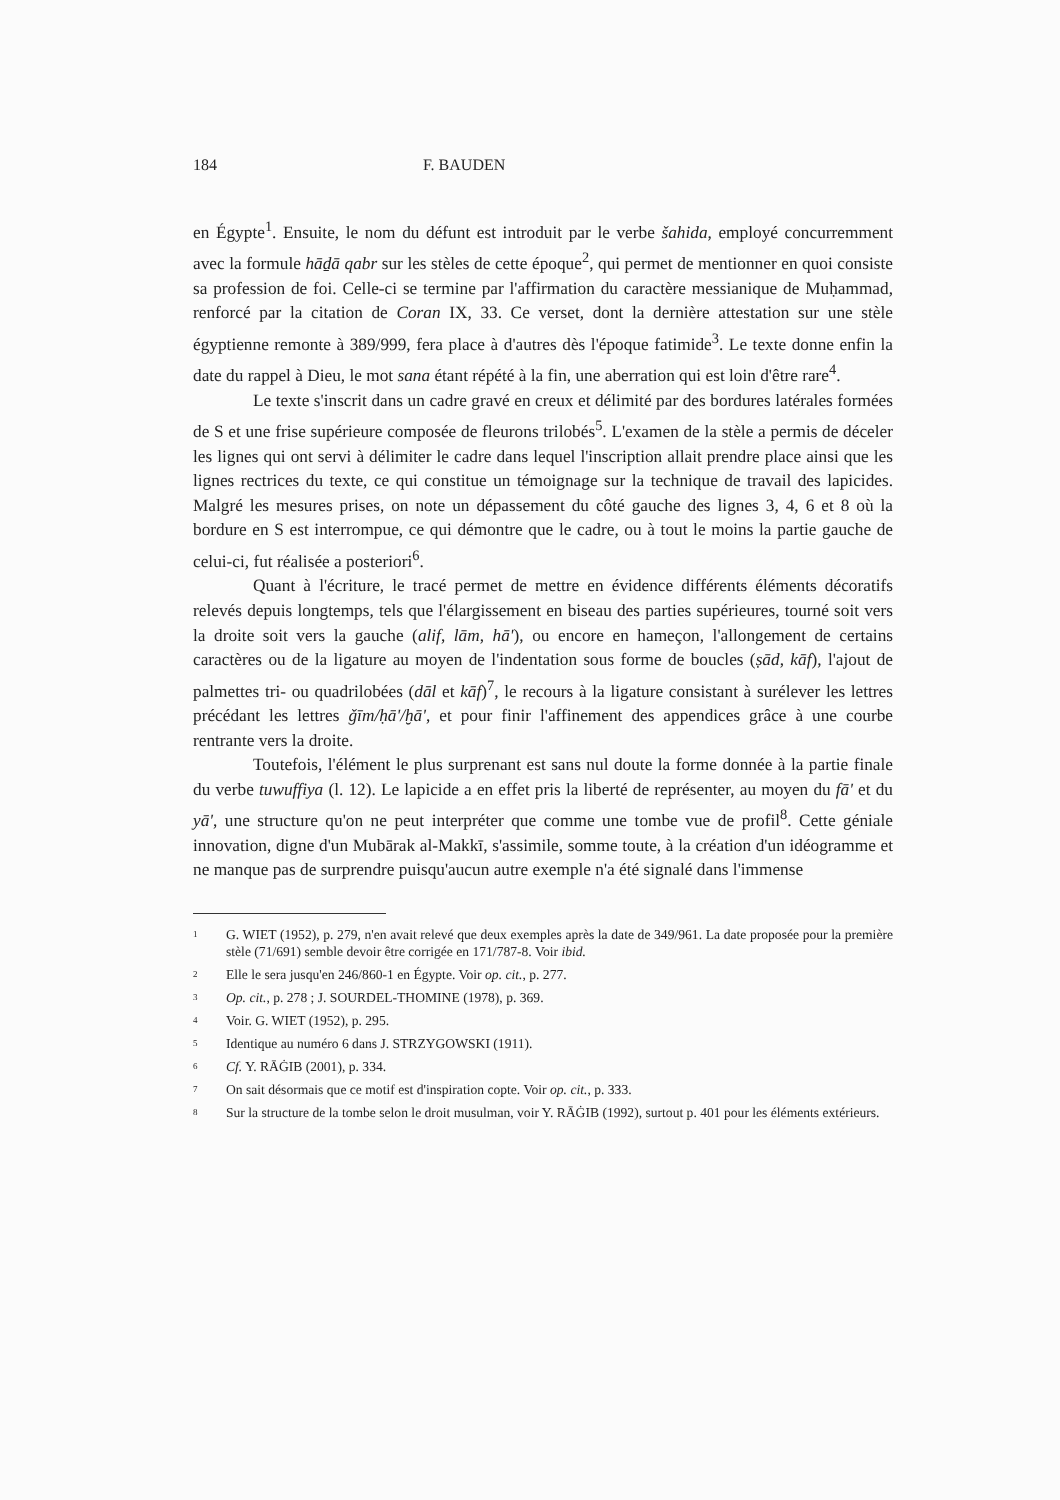184 F. BAUDEN
en Égypte<sup>1</sup>. Ensuite, le nom du défunt est introduit par le verbe šahida, employé concurremment avec la formule hāḏā qabr sur les stèles de cette époque<sup>2</sup>, qui permet de mentionner en quoi consiste sa profession de foi. Celle-ci se termine par l'affirmation du caractère messianique de Muḥammad, renforcé par la citation de Coran IX, 33. Ce verset, dont la dernière attestation sur une stèle égyptienne remonte à 389/999, fera place à d'autres dès l'époque fatimide<sup>3</sup>. Le texte donne enfin la date du rappel à Dieu, le mot sana étant répété à la fin, une aberration qui est loin d'être rare<sup>4</sup>.
Le texte s'inscrit dans un cadre gravé en creux et délimité par des bordures latérales formées de S et une frise supérieure composée de fleurons trilobés<sup>5</sup>. L'examen de la stèle a permis de déceler les lignes qui ont servi à délimiter le cadre dans lequel l'inscription allait prendre place ainsi que les lignes rectrices du texte, ce qui constitue un témoignage sur la technique de travail des lapicides. Malgré les mesures prises, on note un dépassement du côté gauche des lignes 3, 4, 6 et 8 où la bordure en S est interrompue, ce qui démontre que le cadre, ou à tout le moins la partie gauche de celui-ci, fut réalisée a posteriori<sup>6</sup>.
Quant à l'écriture, le tracé permet de mettre en évidence différents éléments décoratifs relevés depuis longtemps, tels que l'élargissement en biseau des parties supérieures, tourné soit vers la droite soit vers la gauche (alif, lām, hā'), ou encore en hameçon, l'allongement de certains caractères ou de la ligature au moyen de l'indentation sous forme de boucles (ṣād, kāf), l'ajout de palmettes tri- ou quadrilobées (dāl et kāf)<sup>7</sup>, le recours à la ligature consistant à surélever les lettres précédant les lettres ǧīm/ḥā'/ḫā', et pour finir l'affinement des appendices grâce à une courbe rentrante vers la droite.
Toutefois, l'élément le plus surprenant est sans nul doute la forme donnée à la partie finale du verbe tuwuffiya (l. 12). Le lapicide a en effet pris la liberté de représenter, au moyen du fā' et du yā', une structure qu'on ne peut interpréter que comme une tombe vue de profil<sup>8</sup>. Cette géniale innovation, digne d'un Mubārak al-Makkī, s'assimile, somme toute, à la création d'un idéogramme et ne manque pas de surprendre puisqu'aucun autre exemple n'a été signalé dans l'immense
<sup>1</sup> G. WIET (1952), p. 279, n'en avait relevé que deux exemples après la date de 349/961. La date proposée pour la première stèle (71/691) semble devoir être corrigée en 171/787-8. Voir ibid.
<sup>2</sup> Elle le sera jusqu'en 246/860-1 en Égypte. Voir op. cit., p. 277.
<sup>3</sup> Op. cit., p. 278 ; J. SOURDEL-THOMINE (1978), p. 369.
<sup>4</sup> Voir. G. WIET (1952), p. 295.
<sup>5</sup> Identique au numéro 6 dans J. STRZYGOWSKI (1911).
<sup>6</sup> Cf. Y. RĀĠIB (2001), p. 334.
<sup>7</sup> On sait désormais que ce motif est d'inspiration copte. Voir op. cit., p. 333.
<sup>8</sup> Sur la structure de la tombe selon le droit musulman, voir Y. RĀĠIB (1992), surtout p. 401 pour les éléments extérieurs.